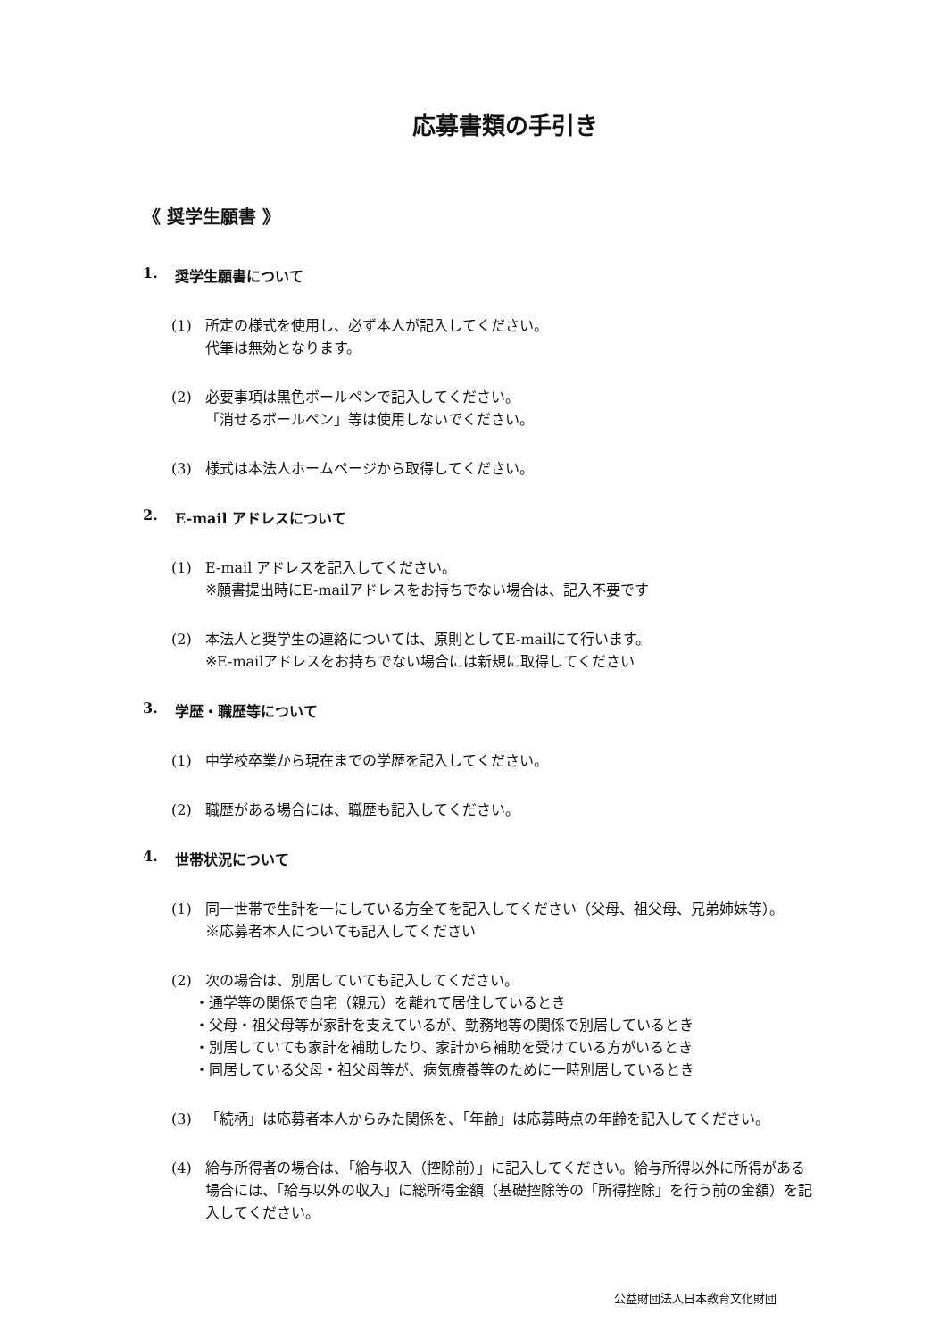応募書類の手引き
《 奨学生願書 》
1. 奨学生願書について
(1) 所定の様式を使用し、必ず本人が記入してください。
代筆は無効となります。
(2) 必要事項は黒色ボールペンで記入してください。
「消せるボールペン」等は使用しないでください。
(3) 様式は本法人ホームページから取得してください。
2. E-mail アドレスについて
(1) E-mail アドレスを記入してください。
※願書提出時にE-mailアドレスをお持ちでない場合は、記入不要です
(2) 本法人と奨学生の連絡については、原則としてE-mailにて行います。
※E-mailアドレスをお持ちでない場合には新規に取得してください
3. 学歴・職歴等について
(1) 中学校卒業から現在までの学歴を記入してください。
(2) 職歴がある場合には、職歴も記入してください。
4. 世帯状況について
(1) 同一世帯で生計を一にしている方全てを記入してください（父母、祖父母、兄弟姉妹等）。
※応募者本人についても記入してください
(2) 次の場合は、別居していても記入してください。
・通学等の関係で自宅（親元）を離れて居住しているとき
・父母・祖父母等が家計を支えているが、勤務地等の関係で別居しているとき
・別居していても家計を補助したり、家計から補助を受けている方がいるとき
・同居している父母・祖父母等が、病気療養等のために一時別居しているとき
(3) 「続柄」は応募者本人からみた関係を、「年齢」は応募時点の年齢を記入してください。
(4) 給与所得者の場合は、「給与収入（控除前）」に記入してください。給与所得以外に所得がある場合には、「給与以外の収入」に総所得金額（基礎控除等の「所得控除」を行う前の金額）を記入してください。
公益財団法人日本教育文化財団